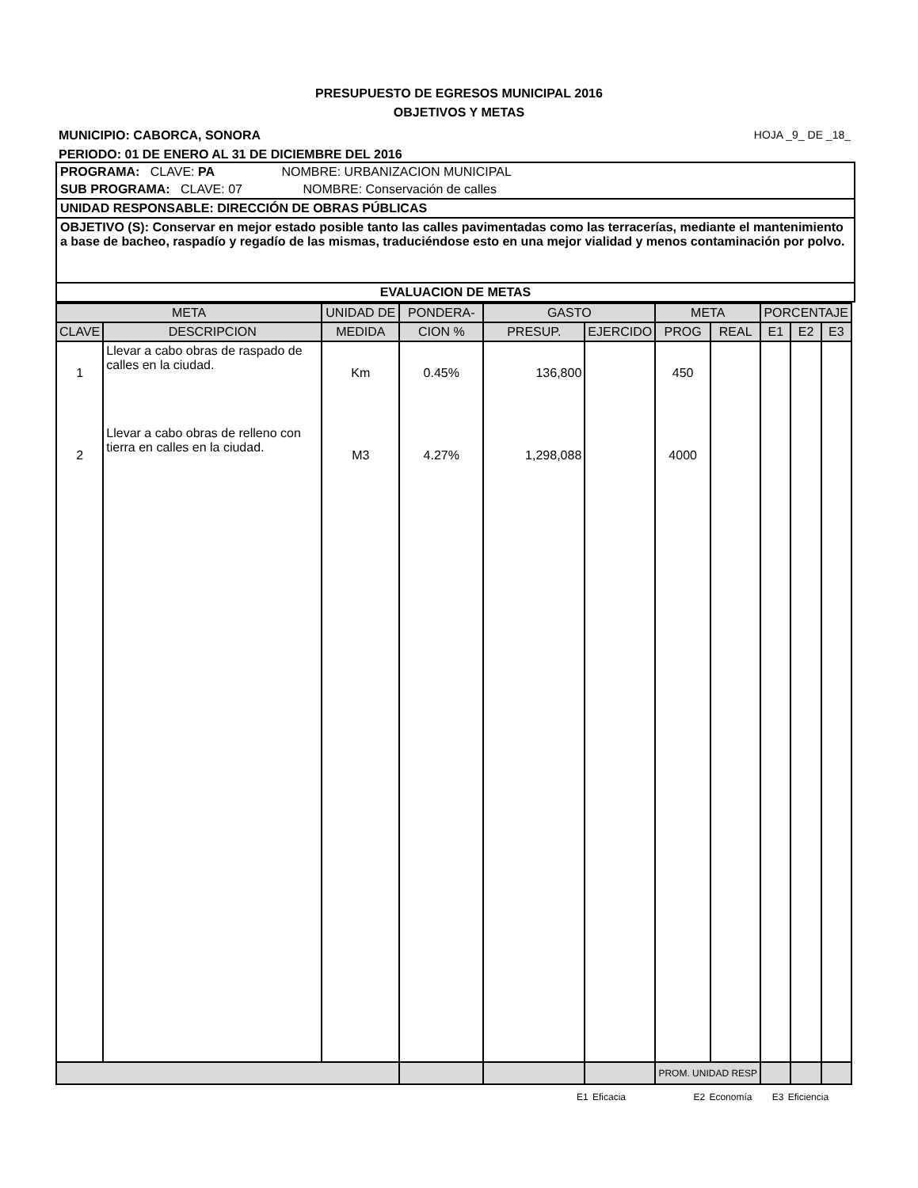PRESUPUESTO DE EGRESOS MUNICIPAL 2016
OBJETIVOS Y METAS
MUNICIPIO: CABORCA, SONORA HOJA _9_ DE _18_
PERIODO: 01 DE ENERO AL 31 DE DICIEMBRE DEL 2016
PROGRAMA: CLAVE: PA NOMBRE: URBANIZACION MUNICIPAL
SUB PROGRAMA: CLAVE: 07 NOMBRE: Conservación de calles
UNIDAD RESPONSABLE: DIRECCIÓN DE OBRAS PÚBLICAS
OBJETIVO (S): Conservar en mejor estado posible tanto las calles pavimentadas como las terracerías, mediante el mantenimiento a base de bacheo, raspadío y regadío de las mismas, traduciéndose esto en una mejor vialidad y menos contaminación por polvo.
EVALUACION DE METAS
| META | | UNIDAD DE | PONDERA- | GASTO | | META | | PORCENTAJE | | |
| --- | --- | --- | --- | --- | --- | --- | --- | --- | --- | --- |
| CLAVE | DESCRIPCION | MEDIDA | CION % | PRESUP. | EJERCIDO | PROG | REAL | E1 | E2 | E3 |
| 1 | Llevar a cabo obras de raspado de calles en la ciudad. | Km | 0.45% | 136,800 | | 450 | | | | |
| 2 | Llevar a cabo obras de relleno con tierra en calles en la ciudad. | M3 | 4.27% | 1,298,088 | | 4000 | | | | |
| | | | | | | PROM. UNIDAD RESP | | | | |
E1 Eficacia E2 Economía E3 Eficiencia